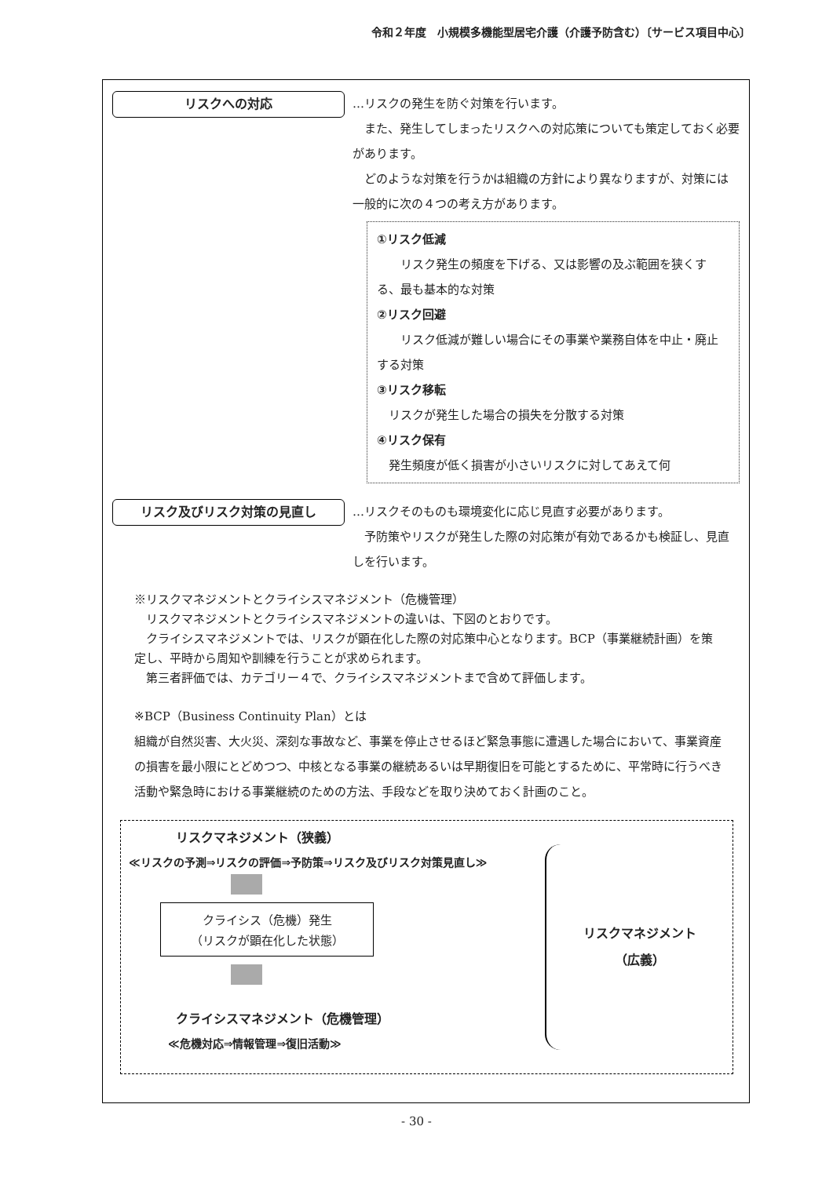令和２年度　小規模多機能型居宅介護（介護予防含む）〔サービス項目中心〕
リスクへの対応
…リスクの発生を防ぐ対策を行います。
　また、発生してしまったリスクへの対応策についても策定しておく必要があります。
　どのような対策を行うかは組織の方針により異なりますが、対策には一般的に次の４つの考え方があります。
①リスク低減
　　リスク発生の頻度を下げる、又は影響の及ぶ範囲を狭くする、最も基本的な対策
②リスク回避
　　リスク低減が難しい場合にその事業や業務自体を中止・廃止する対策
③リスク移転
　リスクが発生した場合の損失を分散する対策
④リスク保有
　発生頻度が低く損害が小さいリスクに対してあえて何
リスク及びリスク対策の見直し
…リスクそのものも環境変化に応じ見直す必要があります。
　予防策やリスクが発生した際の対応策が有効であるかも検証し、見直しを行います。
※リスクマネジメントとクライシスマネジメント（危機管理）
　リスクマネジメントとクライシスマネジメントの違いは、下図のとおりです。
　クライシスマネジメントでは、リスクが顕在化した際の対応策中心となります。BCP（事業継続計画）を策定し、平時から周知や訓練を行うことが求められます。
　第三者評価では、カテゴリー４で、クライシスマネジメントまで含めて評価します。
※BCP（Business Continuity Plan）とは
組織が自然災害、大火災、深刻な事故など、事業を停止させるほど緊急事態に遭遇した場合において、事業資産の損害を最小限にとどめつつ、中核となる事業の継続あるいは早期復旧を可能とするために、平常時に行うべき活動や緊急時における事業継続のための方法、手段などを取り決めておく計画のこと。
リスクマネジメント（狭義）
≪リスクの予測⇒リスクの評価⇒予防策⇒リスク及びリスク対策見直し≫
クライシス（危機）発生
（リスクが顕在化した状態）
クライシスマネジメント（危機管理）
≪危機対応⇒情報管理⇒復旧活動≫
リスクマネジメント
（広義）
- 30 -